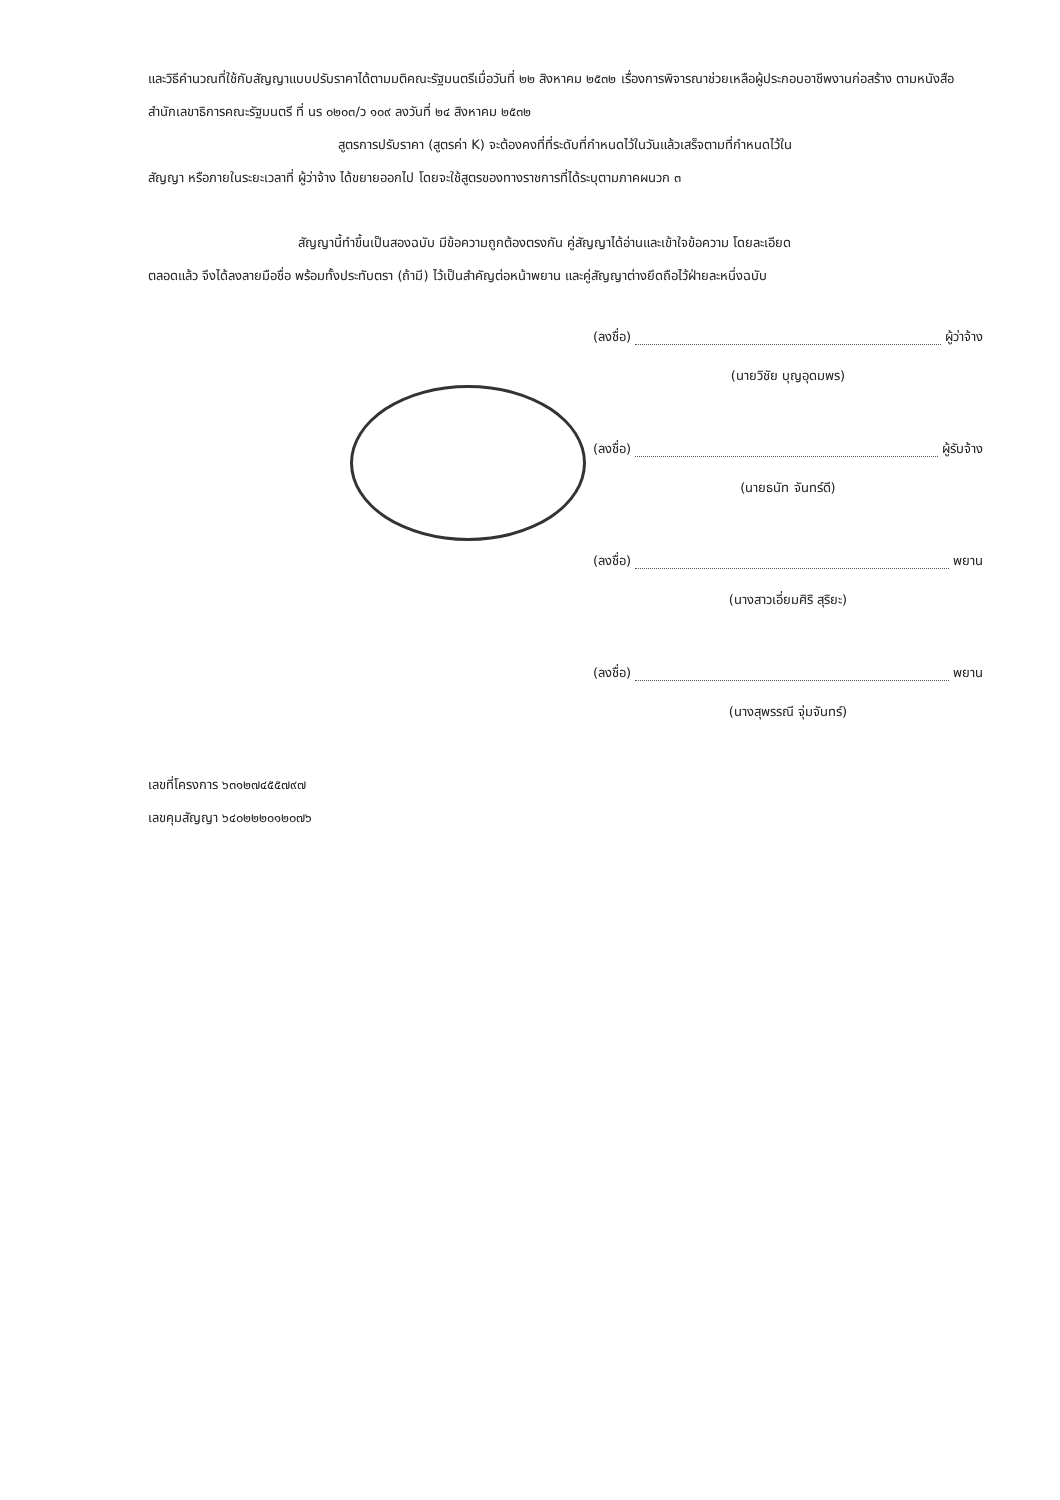และวิธีคำนวณที่ใช้กับสัญญาแบบปรับราคาได้ตามมติคณะรัฐมนตรีเมื่อวันที่ ๒๒ สิงหาคม ๒๕๓๒ เรื่องการพิจารณาช่วยเหลือผู้ประกอบอาชีพงานก่อสร้าง ตามหนังสือสำนักเลขาธิการคณะรัฐมนตรี ที่ นร ๐๒๐๓/ว ๑๐๙ ลงวันที่ ๒๔ สิงหาคม ๒๕๓๒
สูตรการปรับราคา (สูตรค่า K) จะต้องคงที่ที่ระดับที่กำหนดไว้ในวันแล้วเสร็จตามที่กำหนดไว้ใน
สัญญา หรือภายในระยะเวลาที่ ผู้ว่าจ้าง ได้ขยายออกไป โดยจะใช้สูตรของทางราชการที่ได้ระบุตามภาคผนวก ๓
สัญญานี้ทำขึ้นเป็นสองฉบับ มีข้อความถูกต้องตรงกัน คู่สัญญาได้อ่านและเข้าใจข้อความ โดยละเอียด
ตลอดแล้ว จึงได้ลงลายมือชื่อ พร้อมทั้งประทับตรา (ถ้ามี) ไว้เป็นสำคัญต่อหน้าพยาน และคู่สัญญาต่างยึดถือไว้ฝ่ายละหนึ่งฉบับ
(ลงชื่อ) ผู้ว่าจ้าง
(นายวิชัย บุญอุดมพร)
(ลงชื่อ) ผู้รับจ้าง
(นายธนัท จันทร์ดี)
(ลงชื่อ) พยาน
(นางสาวเอี่ยมศิริ สุริยะ)
(ลงชื่อ) พยาน
(นางสุพรรณี จุ่มจันทร์)
เลขที่โครงการ ๖๓๑๒๗๔๕๕๗๙๗
เลขคุมสัญญา ๖๔๐๒๒๒๐๑๒๐๗๖